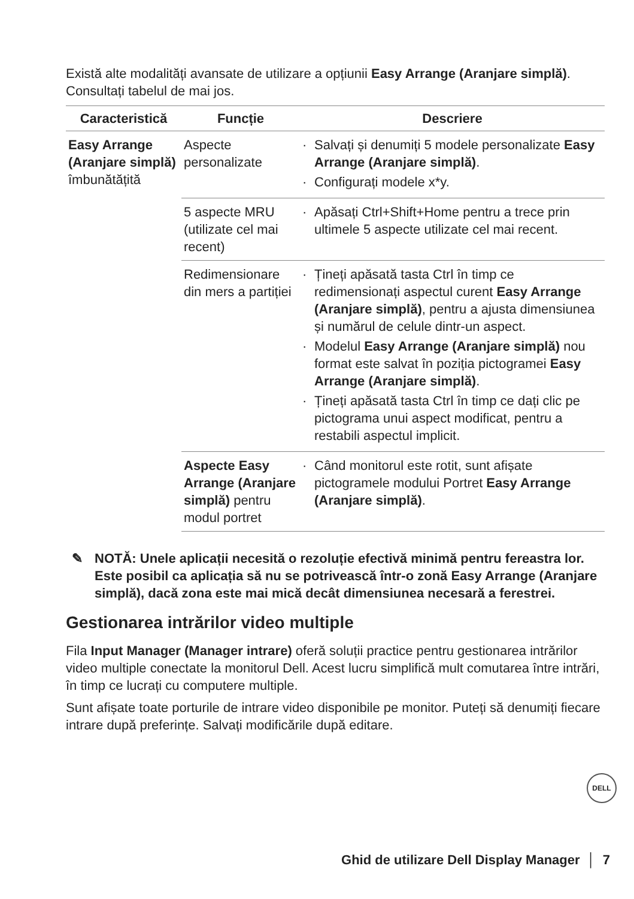Există alte modalități avansate de utilizare a opțiunii Easy Arrange (Aranjare simplă). Consultați tabelul de mai jos.
| Caracteristică | Funcție | Descriere |
| --- | --- | --- |
| Easy Arrange (Aranjare simplă) îmbunătățită | Aspecte personalizate | Salvați și denumiți 5 modele personalizate Easy Arrange (Aranjare simplă) . Configurați modele x*y. |
| | 5 aspecte MRU (utilizate cel mai recent) | Apăsați Ctrl+Shift+Home pentru a trece prin ultimele 5 aspecte utilizate cel mai recent. |
| | Redimensionare din mers a partiției | Țineți apăsată tasta Ctrl în timp ce redimensionați aspectul curent Easy Arrange (Aranjare simplă) , pentru a ajusta dimensiunea și numărul de celule dintr-un aspect. Modelul Easy Arrange (Aranjare simplă) nou format este salvat în poziția pictogramei Easy Arrange (Aranjare simplă) . Țineți apăsată tasta Ctrl în timp ce dați clic pe pictograma unui aspect modificat, pentru a restabili aspectul implicit. |
| | Aspecte Easy Arrange (Aranjare simplă) pentru modul portret | Când monitorul este rotit, sunt afișate pictogramele modului Portret Easy Arrange (Aranjare simplă) . |
✎ NOTĂ: Unele aplicații necesită o rezoluție efectivă minimă pentru fereastra lor. Este posibil ca aplicația să nu se potrivească într-o zonă Easy Arrange (Aranjare simplă), dacă zona este mai mică decât dimensiunea necesară a ferestrei.
Gestionarea intrărilor video multiple
Fila Input Manager (Manager intrare) oferă soluții practice pentru gestionarea intrărilor video multiple conectate la monitorul Dell. Acest lucru simplifică mult comutarea între intrări, în timp ce lucrați cu computere multiple.
Sunt afișate toate porturile de intrare video disponibile pe monitor. Puteți să denumiți fiecare intrare după preferințe. Salvați modificările după editare.
DELL
Ghid de utilizare Dell Display Manager │ 7